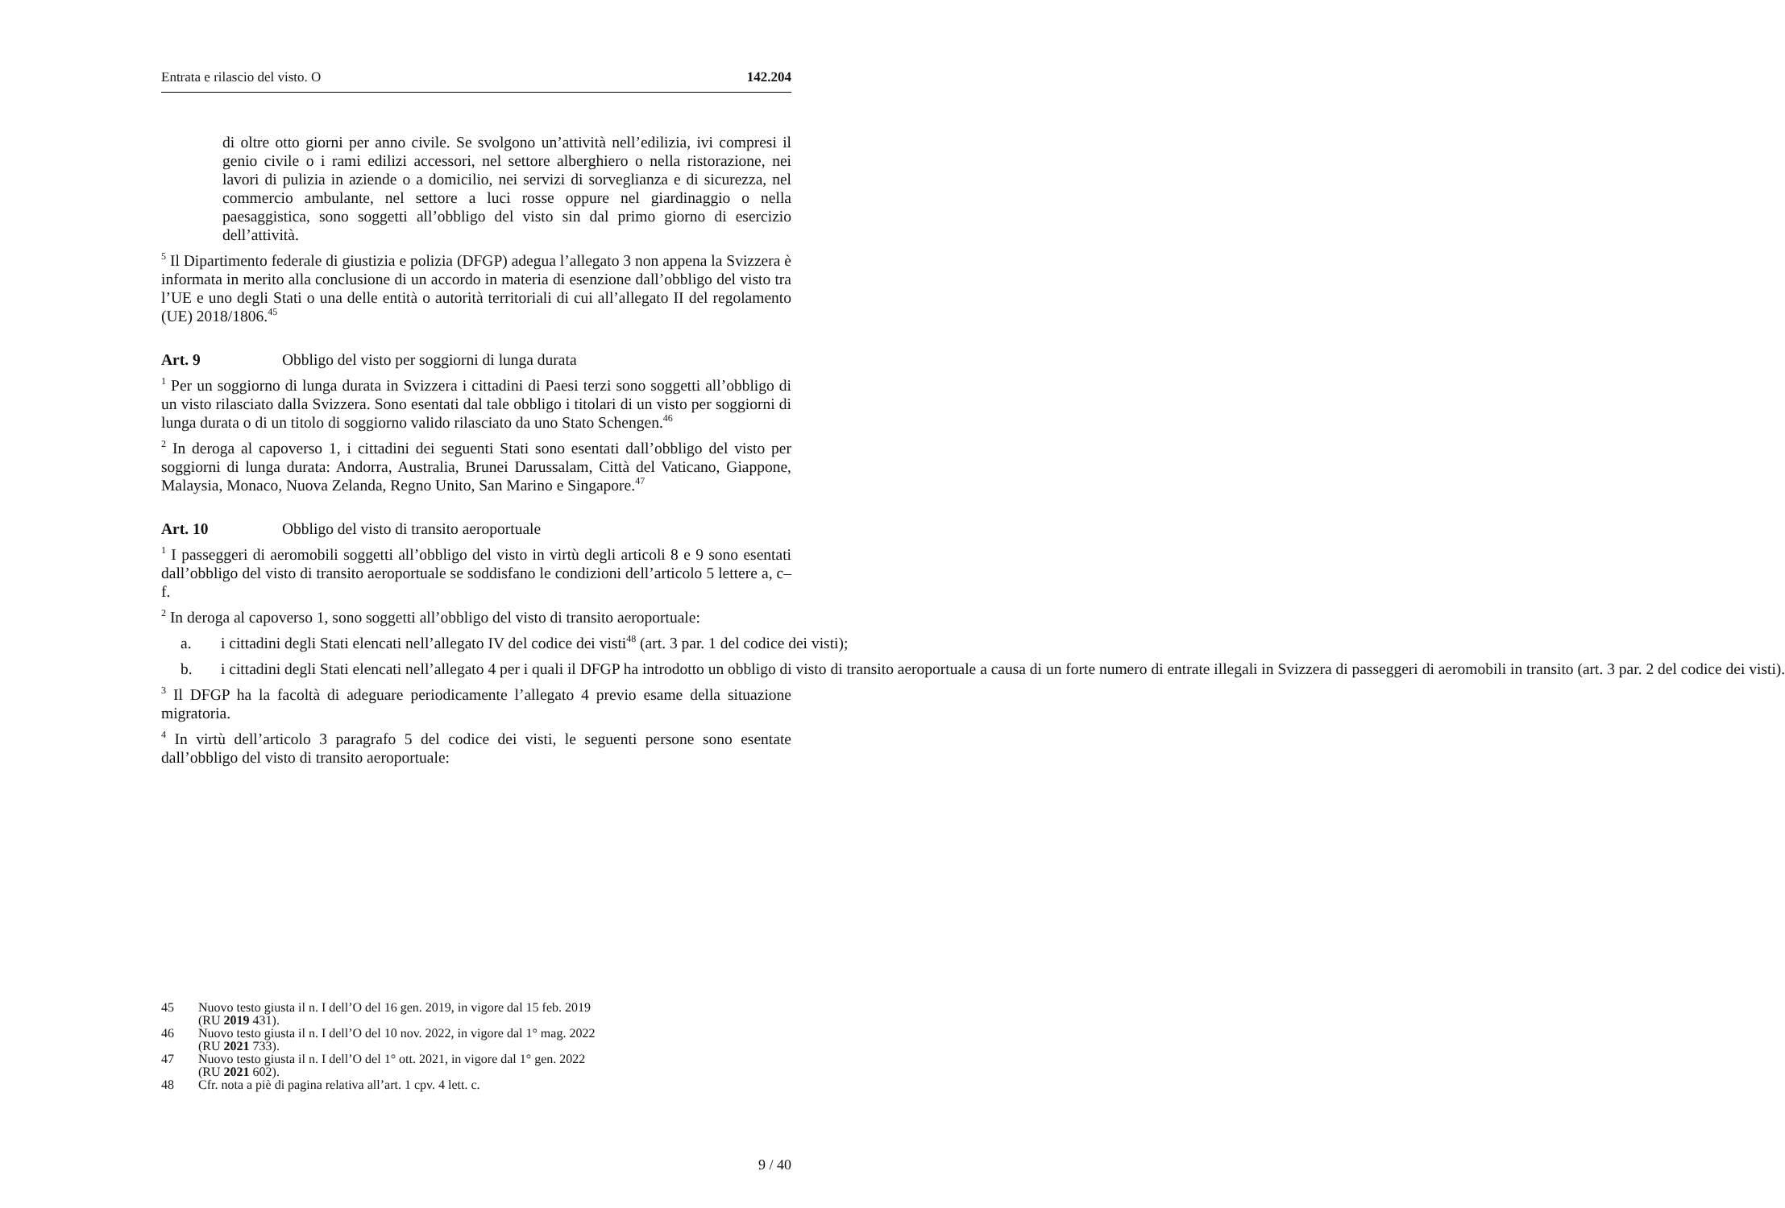Entrata e rilascio del visto. O 142.204
di oltre otto giorni per anno civile. Se svolgono un’attività nell’edilizia, ivi compresi il genio civile o i rami edilizi accessori, nel settore alberghiero o nella ristorazione, nei lavori di pulizia in aziende o a domicilio, nei servizi di sorveglianza e di sicurezza, nel commercio ambulante, nel settore a luci rosse oppure nel giardinaggio o nella paesaggistica, sono soggetti all’obbligo del visto sin dal primo giorno di esercizio dell’attività.
<sup>5</sup> Il Dipartimento federale di giustizia e polizia (DFGP) adegua l’allegato 3 non appena la Svizzera è informata in merito alla conclusione di un accordo in materia di esenzione dall’obbligo del visto tra l’UE e uno degli Stati o una delle entità o autorità territoriali di cui all’allegato II del regolamento (UE) 2018/1806.<sup>45</sup>
Art. 9 Obbligo del visto per soggiorni di lunga durata
<sup>1</sup> Per un soggiorno di lunga durata in Svizzera i cittadini di Paesi terzi sono soggetti all’obbligo di un visto rilasciato dalla Svizzera. Sono esentati dal tale obbligo i titolari di un visto per soggiorni di lunga durata o di un titolo di soggiorno valido rilasciato da uno Stato Schengen.<sup>46</sup>
<sup>2</sup> In deroga al capoverso 1, i cittadini dei seguenti Stati sono esentati dall’obbligo del visto per soggiorni di lunga durata: Andorra, Australia, Brunei Darussalam, Città del Vaticano, Giappone, Malaysia, Monaco, Nuova Zelanda, Regno Unito, San Marino e Singapore.<sup>47</sup>
Art. 10 Obbligo del visto di transito aeroportuale
<sup>1</sup> I passeggeri di aeromobili soggetti all’obbligo del visto in virtù degli articoli 8 e 9 sono esentati dall’obbligo del visto di transito aeroportuale se soddisfano le condizioni dell’articolo 5 lettere a, c–f.
<sup>2</sup> In deroga al capoverso 1, sono soggetti all’obbligo del visto di transito aeroportuale:
a. i cittadini degli Stati elencati nell’allegato IV del codice dei visti<sup>48</sup> (art. 3 par. 1 del codice dei visti);
b. i cittadini degli Stati elencati nell’allegato 4 per i quali il DFGP ha introdotto un obbligo di visto di transito aeroportuale a causa di un forte numero di entrate illegali in Svizzera di passeggeri di aeromobili in transito (art. 3 par. 2 del codice dei visti).
<sup>3</sup> Il DFGP ha la facoltà di adeguare periodicamente l’allegato 4 previo esame della situazione migratoria.
<sup>4</sup> In virtù dell’articolo 3 paragrafo 5 del codice dei visti, le seguenti persone sono esentate dall’obbligo del visto di transito aeroportuale:
45 Nuovo testo giusta il n. I dell’O del 16 gen. 2019, in vigore dal 15 feb. 2019
(RU 2019 431).
46 Nuovo testo giusta il n. I dell’O del 10 nov. 2022, in vigore dal 1° mag. 2022
(RU 2021 733).
47 Nuovo testo giusta il n. I dell’O del 1° ott. 2021, in vigore dal 1° gen. 2022
(RU 2021 602).
48 Cfr. nota a piè di pagina relativa all’art. 1 cpv. 4 lett. c.
9 / 40